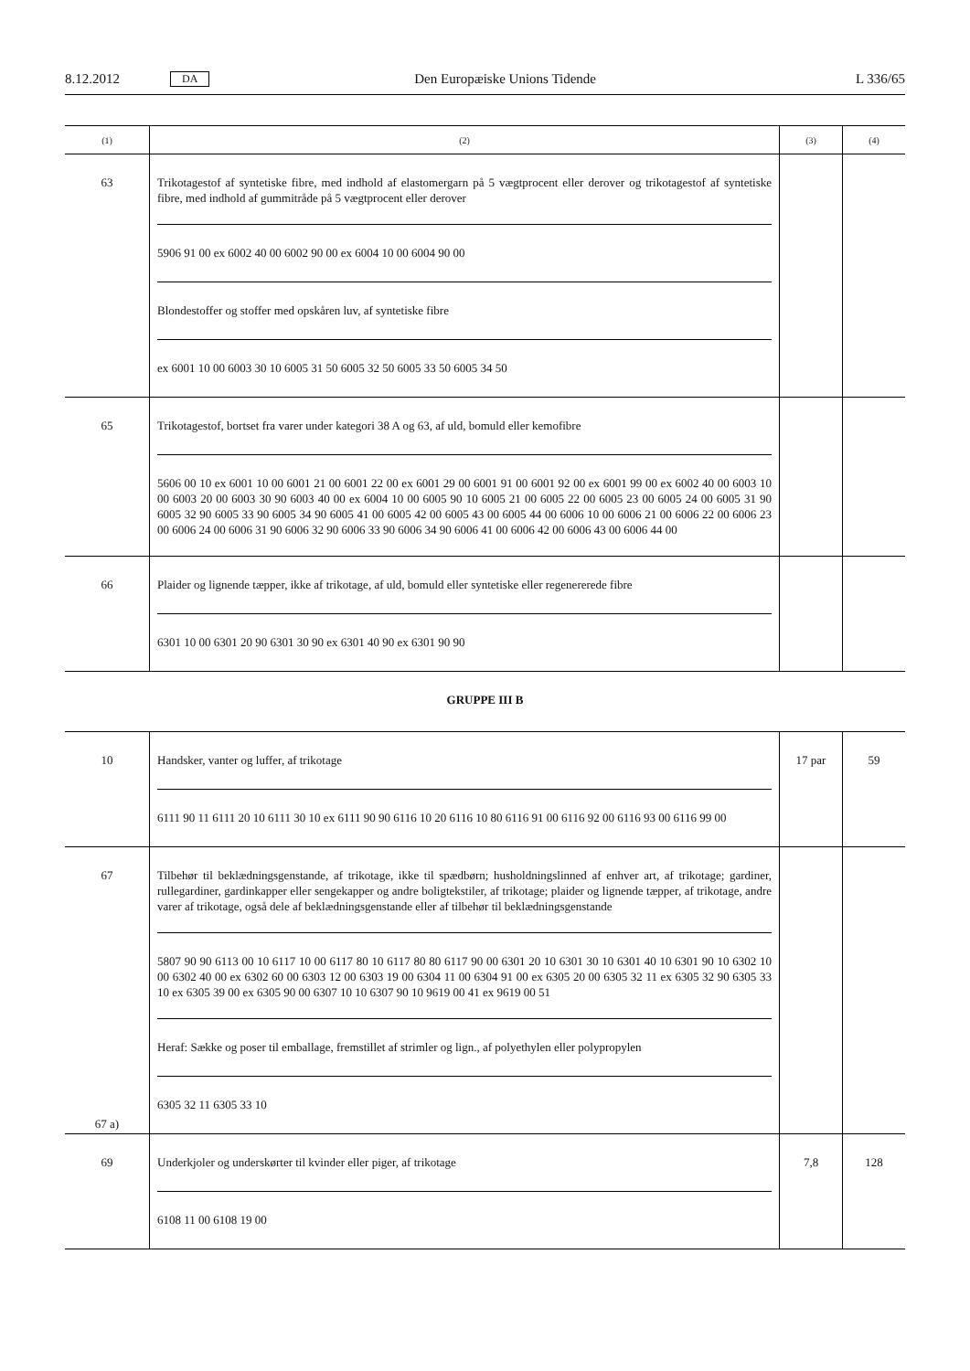8.12.2012 DA Den Europæiske Unions Tidende L 336/65
| (1) | (2) | (3) | (4) |
| --- | --- | --- | --- |
| 63 | Trikotagestof af syntetiske fibre, med indhold af elastomergarn på 5 vægtprocent eller derover og trikotagestof af syntetiske fibre, med indhold af gummitråde på 5 vægtprocent eller derover 5906 91 00 ex 6002 40 00 6002 90 00 ex 6004 10 00 6004 90 00 Blondestoffer og stoffer med opskåren luv, af syntetiske fibre ex 6001 10 00 6003 30 10 6005 31 50 6005 32 50 6005 33 50 6005 34 50 | | |
| 65 | Trikotagestof, bortset fra varer under kategori 38 A og 63, af uld, bomuld eller kemofibre 5606 00 10 ex 6001 10 00 6001 21 00 6001 22 00 ex 6001 29 00 6001 91 00 6001 92 00 ex 6001 99 00 ex 6002 40 00 6003 10 00 6003 20 00 6003 30 90 6003 40 00 ex 6004 10 00 6005 90 10 6005 21 00 6005 22 00 6005 23 00 6005 24 00 6005 31 90 6005 32 90 6005 33 90 6005 34 90 6005 41 00 6005 42 00 6005 43 00 6005 44 00 6006 10 00 6006 21 00 6006 22 00 6006 23 00 6006 24 00 6006 31 90 6006 32 90 6006 33 90 6006 34 90 6006 41 00 6006 42 00 6006 43 00 6006 44 00 | | |
| 66 | Plaider og lignende tæpper, ikke af trikotage, af uld, bomuld eller syntetiske eller regenererede fibre 6301 10 00 6301 20 90 6301 30 90 ex 6301 40 90 ex 6301 90 90 | | |
GRUPPE III B
| 10 | Handsker, vanter og luffer, af trikotage 6111 90 11 6111 20 10 6111 30 10 ex 6111 90 90 6116 10 20 6116 10 80 6116 91 00 6116 92 00 6116 93 00 6116 99 00 | 17 par | 59 |
| 67 67 a) | Tilbehør til beklædningsgenstande, af trikotage, ikke til spædbørn; husholdningslinned af enhver art, af trikotage; gardiner, rullegardiner, gardinkapper eller sengekapper og andre boligtekstiler, af trikotage; plaider og lignende tæpper, af trikotage, andre varer af trikotage, også dele af beklædningsgenstande eller af tilbehør til beklædningsgenstande 5807 90 90 6113 00 10 6117 10 00 6117 80 10 6117 80 80 6117 90 00 6301 20 10 6301 30 10 6301 40 10 6301 90 10 6302 10 00 6302 40 00 ex 6302 60 00 6303 12 00 6303 19 00 6304 11 00 6304 91 00 ex 6305 20 00 6305 32 11 ex 6305 32 90 6305 33 10 ex 6305 39 00 ex 6305 90 00 6307 10 10 6307 90 10 9619 00 41 ex 9619 00 51 Heraf: Sække og poser til emballage, fremstillet af strimler og lign., af polyethylen eller polypropylen 6305 32 11 6305 33 10 | | |
| 69 | Underkjoler og underskørter til kvinder eller piger, af trikotage 6108 11 00 6108 19 00 | 7,8 | 128 |